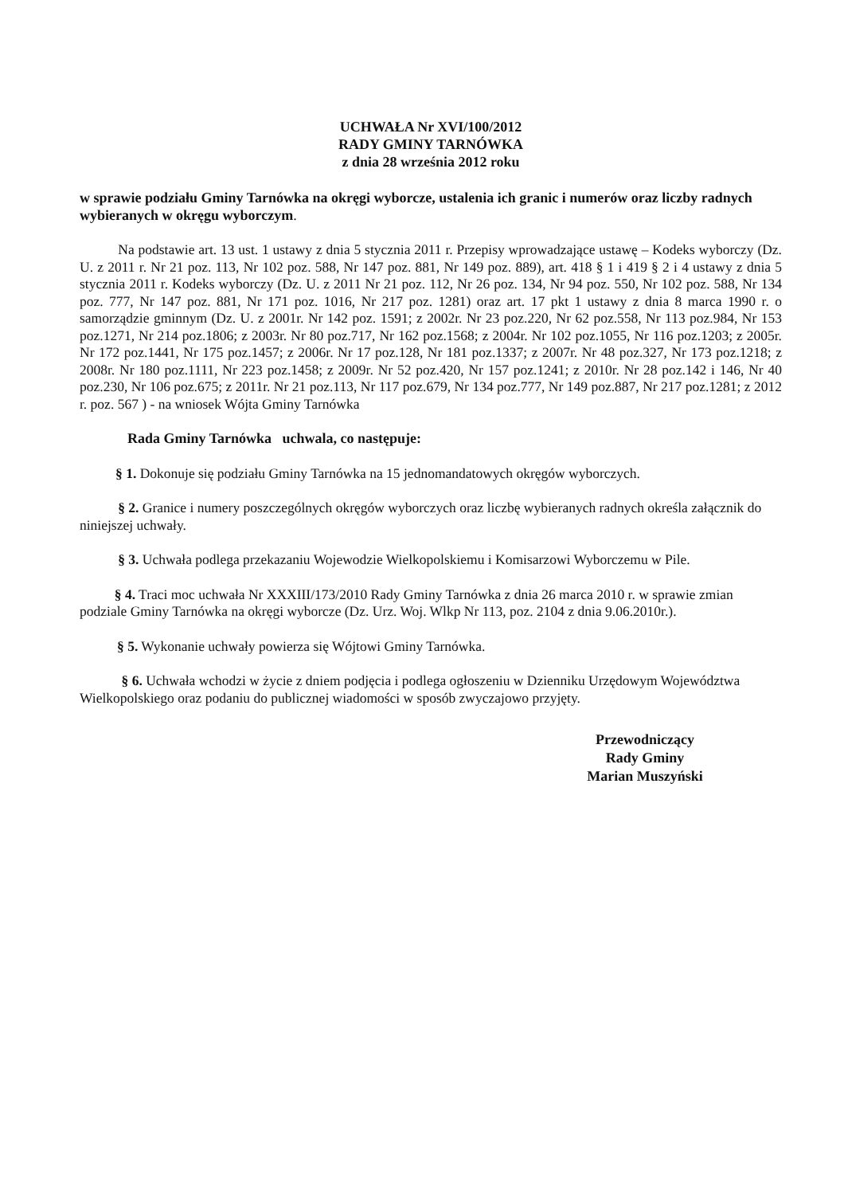UCHWAŁA Nr XVI/100/2012
RADY GMINY TARNÓWKA
z dnia 28 września 2012 roku
w sprawie podziału Gminy Tarnówka na okręgi wyborcze, ustalenia ich granic i numerów oraz liczby radnych wybieranych w okręgu wyborczym.
Na podstawie art. 13 ust. 1 ustawy z dnia 5 stycznia 2011 r. Przepisy wprowadzające ustawę – Kodeks wyborczy (Dz. U. z 2011 r. Nr 21 poz. 113, Nr 102 poz. 588, Nr 147 poz. 881, Nr 149 poz. 889), art. 418 § 1 i 419 § 2 i 4 ustawy z dnia 5 stycznia 2011 r. Kodeks wyborczy (Dz. U. z 2011 Nr 21 poz. 112, Nr 26 poz. 134, Nr 94 poz. 550, Nr 102 poz. 588, Nr 134 poz. 777, Nr 147 poz. 881, Nr 171 poz. 1016, Nr 217 poz. 1281) oraz art. 17 pkt 1 ustawy z dnia 8 marca 1990 r. o samorządzie gminnym (Dz. U. z 2001r. Nr 142 poz. 1591; z 2002r. Nr 23 poz.220, Nr 62 poz.558, Nr 113 poz.984, Nr 153 poz.1271, Nr 214 poz.1806; z 2003r. Nr 80 poz.717, Nr 162 poz.1568; z 2004r. Nr 102 poz.1055, Nr 116 poz.1203; z 2005r. Nr 172 poz.1441, Nr 175 poz.1457; z 2006r. Nr 17 poz.128, Nr 181 poz.1337; z 2007r. Nr 48 poz.327, Nr 173 poz.1218; z 2008r. Nr 180 poz.1111, Nr 223 poz.1458; z 2009r. Nr 52 poz.420, Nr 157 poz.1241; z 2010r. Nr 28 poz.142 i 146, Nr 40 poz.230, Nr 106 poz.675; z 2011r. Nr 21 poz.113, Nr 117 poz.679, Nr 134 poz.777, Nr 149 poz.887, Nr 217 poz.1281; z 2012 r. poz. 567 ) - na wniosek Wójta Gminy Tarnówka
Rada Gminy Tarnówka uchwala, co następuje:
§ 1. Dokonuje się podziału Gminy Tarnówka na 15 jednomandatowych okręgów wyborczych.
§ 2. Granice i numery poszczególnych okręgów wyborczych oraz liczbę wybieranych radnych określa załącznik do niniejszej uchwały.
§ 3. Uchwała podlega przekazaniu Wojewodzie Wielkopolskiemu i Komisarzowi Wyborczemu w Pile.
§ 4. Traci moc uchwała Nr XXXIII/173/2010 Rady Gminy Tarnówka z dnia 26 marca 2010 r. w sprawie zmian podziale Gminy Tarnówka na okręgi wyborcze (Dz. Urz. Woj. Wlkp Nr 113, poz. 2104 z dnia 9.06.2010r.).
§ 5. Wykonanie uchwały powierza się Wójtowi Gminy Tarnówka.
§ 6. Uchwała wchodzi w życie z dniem podjęcia i podlega ogłoszeniu w Dzienniku Urzędowym Województwa Wielkopolskiego oraz podaniu do publicznej wiadomości w sposób zwyczajowo przyjęty.
Przewodniczący
Rady Gminy
Marian Muszyński